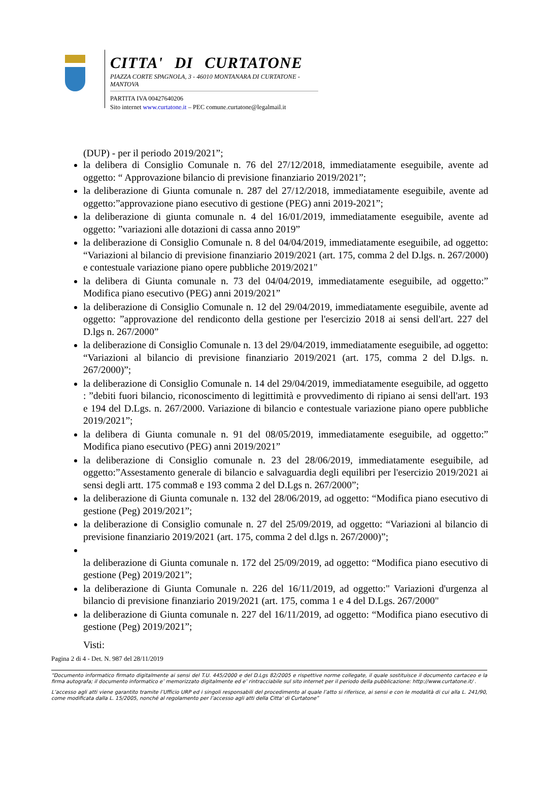CITTA' DI CURTATONE
PIAZZA CORTE SPAGNOLA, 3 - 46010 MONTANARA DI CURTATONE - MANTOVA
PARTITA IVA 00427640206
Sito internet www.curtatone.it – PEC comune.curtatone@legalmail.it
(DUP) - per il periodo 2019/2021”;
la delibera di Consiglio Comunale n. 76 del 27/12/2018, immediatamente eseguibile, avente ad oggetto: “ Approvazione bilancio di previsione finanziario 2019/2021”;
la deliberazione di Giunta comunale n. 287 del 27/12/2018, immediatamente eseguibile, avente ad oggetto:”approvazione piano esecutivo di gestione (PEG) anni 2019-2021”;
la deliberazione di giunta comunale n. 4 del 16/01/2019, immediatamente eseguibile, avente ad oggetto: ”variazioni alle dotazioni di cassa anno 2019”
la deliberazione di Consiglio Comunale n. 8 del 04/04/2019, immediatamente eseguibile, ad oggetto: “Variazioni al bilancio di previsione finanziario 2019/2021 (art. 175, comma 2 del D.lgs. n. 267/2000) e contestuale variazione piano opere pubbliche 2019/2021"
la delibera di Giunta comunale n. 73 del 04/04/2019, immediatamente eseguibile, ad oggetto:” Modifica piano esecutivo (PEG) anni 2019/2021”
la deliberazione di Consiglio Comunale n. 12 del 29/04/2019, immediatamente eseguibile, avente ad oggetto: ”approvazione del rendiconto della gestione per l'esercizio 2018 ai sensi dell'art. 227 del D.lgs n. 267/2000”
la deliberazione di Consiglio Comunale n. 13 del 29/04/2019, immediatamente eseguibile, ad oggetto: “Variazioni al bilancio di previsione finanziario 2019/2021 (art. 175, comma 2 del D.lgs. n. 267/2000)”;
la deliberazione di Consiglio Comunale n. 14 del 29/04/2019, immediatamente eseguibile, ad oggetto : ”debiti fuori bilancio, riconoscimento di legittimità e provvedimento di ripiano ai sensi dell'art. 193 e 194 del D.Lgs. n. 267/2000. Variazione di bilancio e contestuale variazione piano opere pubbliche 2019/2021”;
la delibera di Giunta comunale n. 91 del 08/05/2019, immediatamente eseguibile, ad oggetto:” Modifica piano esecutivo (PEG) anni 2019/2021”
la deliberazione di Consiglio comunale n. 23 del 28/06/2019, immediatamente eseguibile, ad oggetto:”Assestamento generale di bilancio e salvaguardia degli equilibri per l'esercizio 2019/2021 ai sensi degli artt. 175 comma8 e 193 comma 2 del D.Lgs n. 267/2000”;
la deliberazione di Giunta comunale n. 132 del 28/06/2019, ad oggetto: “Modifica piano esecutivo di gestione (Peg) 2019/2021”;
la deliberazione di Consiglio comunale n. 27 del 25/09/2019, ad oggetto: “Variazioni al bilancio di previsione finanziario 2019/2021 (art. 175, comma 2 del d.lgs n. 267/2000)”;
la deliberazione di Giunta comunale n. 172 del 25/09/2019, ad oggetto: “Modifica piano esecutivo di gestione (Peg) 2019/2021”;
la deliberazione di Giunta Comunale n. 226 del 16/11/2019, ad oggetto:" Variazioni d'urgenza al bilancio di previsione finanziario 2019/2021 (art. 175, comma 1 e 4 del D.Lgs. 267/2000"
la deliberazione di Giunta comunale n. 227 del 16/11/2019, ad oggetto: “Modifica piano esecutivo di gestione (Peg) 2019/2021”;
Visti:
Pagina 2 di 4 - Det. N. 987 del 28/11/2019
“Documento informatico firmato digitalmente ai sensi del T.U. 445/2000 e del D.Lgs 82/2005 e rispettive norme collegate, il quale sostituisce il documento cartaceo e la firma autografa; il documento informatico e’ memorizzato digitalmente ed e’ rintracciabile sul sito internet per il periodo della pubblicazione: http://www.curtatone.it/ .
L’accesso agli atti viene garantito tramite l’Ufficio URP ed i singoli responsabili del procedimento al quale l’atto si riferisce, ai sensi e con le modalità di cui alla L. 241/90, come modificata dalla L. 15/2005, nonché al regolamento per l’accesso agli atti della Citta' di Curtatone”